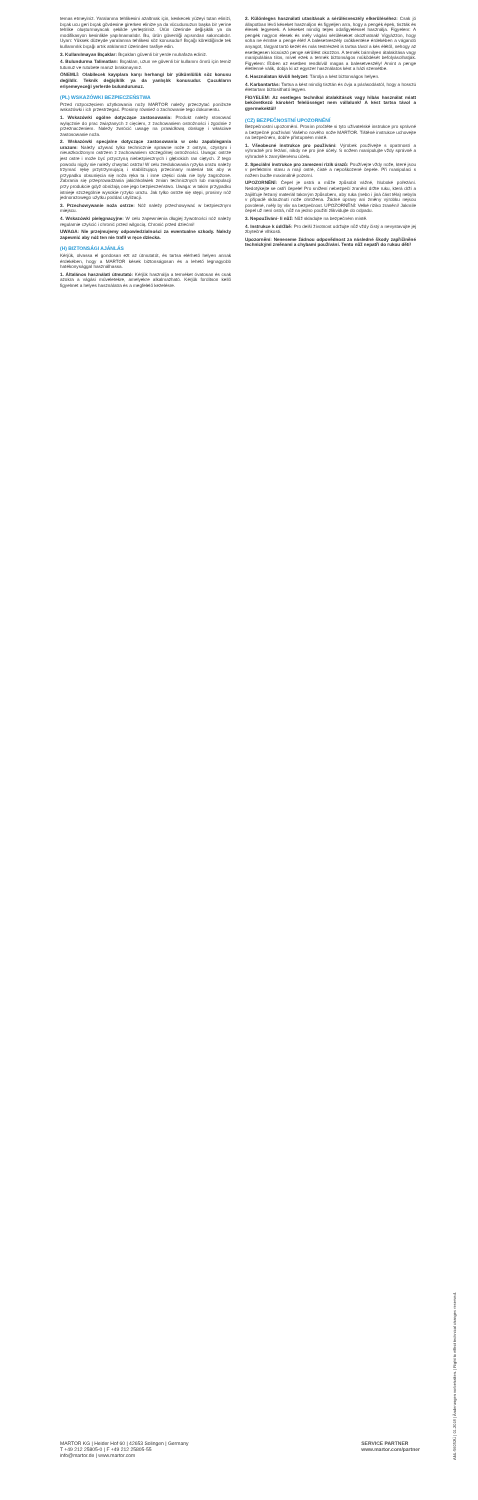temas etmeyiniz. Yaralanma tehlikesini azaltmak için, keskecek yüzeyi tutan elinizi, bıçak ucu geri bıçak gövdesine girerken elinize ya da vücudunuzun başka bir yerine tehlike oluşturmayacak şekilde yerleştiriniz. Ürün üzerinde değişiklik ya da modifikasyon kesinlikle yapılmamalıdır. Bu, ürün güvenliği açısından sakıncalıdır. Uyarı: Yüksek düzeyde yaralanma tehlikesi söz konusudur! Bıçağı köreldiğinde tek kullanımlık bıçağı artık atıklarınız üzerinden tasfiye edin.
3. Kullanılmayan Bıçaklar: Bıçakları güvenli bir yerde muhafaza ediniz.
4. Bulundurma Talimatları: Bıçakları, uzun ve güvenli bir kullanım ömrü için temiz tutunuz ve rutubete maruz bırakmayınız.
ÖNEMLİ: Olabilecek kayıplara karşı herhangi bir yükümlülük söz konusu değildir. Teknik değişiklik ya da yanlışlık konusudur. Çocukların erişemeyeceği yerlerde bulundurunuz.
(PL) WSKAZÓWKI BEZPIECZEŃSTWA
Przed rozpoczęciem użytkowania noży MARTOR należy przeczytać poniższe wskazówki i ich przestrzegać. Prosimy również o zachowanie tego dokumentu.
1. Wskazówki ogólne dotyczące zastosowania: Produkt należy stosować wyłącznie do prac związanych z cięciem, z zachowaniem ostrożności i zgodnie z przeznaczeniem. Należy zwrócić uwagę na prawidłową obsługę i właściwe zastosowanie noża.
2. Wskazówki specjalne dotyczące zastosowania w celu zapobiegania urazom: Należy używać tylko technicznie sprawne noże z ostrym, czystym i nieuszkodzonym ostrzem z zachowaniem szczególnej ostrożności. Uwaga: ostrze jest ostre i może być przyczyną niebezpiecznych i głębokich ran ciętych. Z tego powodu nigdy nie należy chwytać ostrza! W celu zredukowania ryzyka urazu należy trzymać rękę przytrzymującą i stabilizującą przecinany materiał tak aby w przypadku obsunięcia się noża ręka ta i inne części ciała nie były zagrożone. Zabrania się przeprowadzania jakichkolwiek zmian technicznych lub manipulacji przy produkcie gdyż obniżają one jego bezpieczeństwo. Uwaga: w takim przypadku istnieje szczególnie wysokie ryzyko urazu. Jak tylko ostrze się stępi, prosimy nóż jednorazowego użytku poddać utylizacji.
3. Przechowywanie noża ostrze: Nóż należy przechowywać w bezpiecznym miejscu.
4. Wskazówki pielęgnacyjne: W celu zapewnienia długiej żywotności nóż należy regularnie czyścić i chronić przed wilgocią. Chronić przed dziećmi!
UWAGA: Nie przejmujemy odpowiedzialności za ewentualne szkody. Należy zapewnić aby nóż ten nie trafił w ręce dziecka.
(H) BIZTONSÁGI AJÁNLÁS
Kérjük, olvassa el gondosan ezt az útmutatót, és tartsa elérhető helyen annak érdekében, hogy a MARTOR kések biztonságosan és a lehető legnagyobb hatékonysággal használhassa.
1. Általános használati útmutató: Kérjük használja a terméket óvatosan és csak azokra a vágási műveletekre, amelyekre alkalmazható. Kérjük fordítson kellő figyelmet a helyes használatra és a megfelelő kezelésre.
2. Különleges használati utasítások a sérülésveszély elkerüléséhez: Csak jó állapotban lévő késeket használjon és figyeljen arra, hogy a pengék épek, tiszták és élesek legyenek. A késeket mindig teljes odafigyeléssel használja. Figyelem: A pengék nagyon élesek és mély vágási sérüléseket okozhatnak! Vigyázzon, hogy soha ne érintse a penge élét! A balesetveszély csökkentése érdekében a vágandó anyagot, tárgyat tartó kezét és más testrészeit is tartsa távol a kés élétől, nehogy az esetlegesen kicsúszó penge sérülést okozzon. A termék bármilyen átalakítása vagy manipulálása tilos, mivel ezek a termék biztonságos működését befolyásolhatják. Figyelem: Ebben az esetben rendkívül magas a balesetveszély! Amint a penge életlenné válik, dobja ki az egyszer használatos kést a házi szemétbe.
4. Használaton kívüli helyzet: Tárolja a kést biztonságos helyen.
4. Karbantartás: Tartsa a kést mindig tisztán és óvja a párásodástól, hogy a hosszú élettartam biztosítható legyen.
FIGYELEM: Az esetleges technikai átalakítások vagy hibás használat miatt bekövetkező károkért felelősséget nem vállalunk! A kést tartsa távol a gyermekektől!
(CZ) BEZPEČNOSTNÍ UPOZORNĚNÍ
Bezpečnostní upozornění. Prosím pročtěte si tyto uživatelské instrukce pro správné a bezpečné používání Vašeho nového nože MARTOR. Tištěné instrukce uchovejte na bezpečném, dobře přístupném místě.
1. Všeobecné instrukce pro používání: Výrobek používejte s opatrností a výhradně pro řezání, nikdy ne pro jiné účely. S nožem manipulujte vždy správně a výhradně k zamýšlenému účelu.
2. Speciální instrukce pro zamezení rizik úrazů: Používejte vždy nože, které jsou v perfektním stavu a mají ostré, čisté a nepoškozené čepele. Při manipulaci s nožem buďte maximálně pozorní.
UPOZORNĚNÍ: Čepel je ostrá a může způsobit vážné, hluboké pořezání. Nedotýkejte se ostří čepele! Pro snížení nebezpečí zranění držte ruku, která drží a zajišťuje řezaný materiál takovým způsobem, aby ruka (nebo i jiná část těla) nebyla v případě sklouznutí nože ohrožena. Žádné úpravy ani změny výrobku nejsou povolené, měly by vliv na bezpečnost. UPOZORNĚNÍ: Velké riziko zranění! Jakmile čepel už není ostrá, nůž na jedno použití zlikvidujte do odpadu.
3. Nepoužívání- li nůž: Nůž skladujte na bezpečném místě.
4. Instrukce k údržbě: Pro delší životnost udržujte nůž vždy čistý a nevystavujte jej zbytečné vlhkosti.
Upozornění: Neneseme žádnou odpovědnost za následné škody zapříčiněné technickými změnami a chybami používání. Tento nůž nepatří do rukou dětí!
MARTOR KG | Heider Hof 60 | 42653 Solingen | Germany
T +49 212 25805-0 | F +49 212 25805-55
info@martor.de | www.martor.com
SERVICE PARTNER
www.martor.com/partner
ANL-56052Ü | 01.2018 | Änderungen vorbehalten. | Right to effect technical changes reserved.